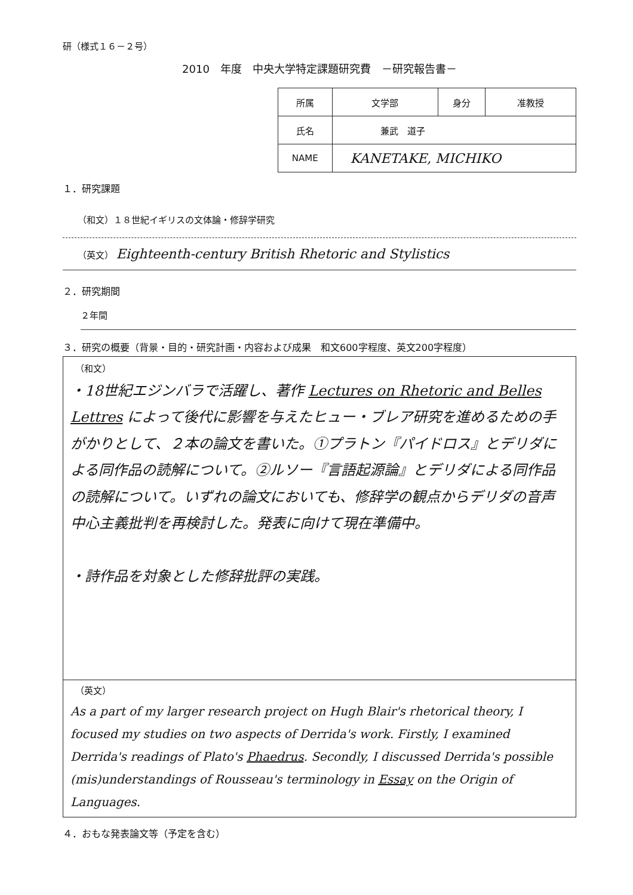研（様式１６－２号）
2010　年度　中央大学特定課題研究費　－研究報告書－
| 所属 | 文学部 | 身分 | 准教授 |
| 氏名 | 兼武 道子 | | |
| NAME | KANETAKE, MICHIKO | | |
１．研究課題
（和文）１８世紀イギリスの文体論・修辞学研究
（英文） Eighteenth-century British Rhetoric and Stylistics
２．研究期間
２年間
３．研究の概要（背景・目的・研究計画・内容および成果　和文600字程度、英文200字程度）
（和文）
・18世紀エジンバラで活躍し、著作 Lectures on Rhetoric and Belles Lettres によって後代に影響を与えたヒュー・ブレア研究を進めるための手がかりとして、２本の論文を書いた。①プラトン『パイドロス』とデリダによる同作品の読解について。②ルソー『言語起源論』とデリダによる同作品の読解について。いずれの論文においても、修辞学の観点からデリダの音声中心主義批判を再検討した。発表に向けて現在準備中。
・詩作品を対象とした修辞批評の実践。
（英文）
As a part of my larger research project on Hugh Blair's rhetorical theory, I focused my studies on two aspects of Derrida's work. Firstly, I examined Derrida's readings of Plato's Phaedrus. Secondly, I discussed Derrida's possible (mis)understandings of Rousseau's terminology in Essay on the Origin of Languages.
４．おもな発表論文等（予定を含む）